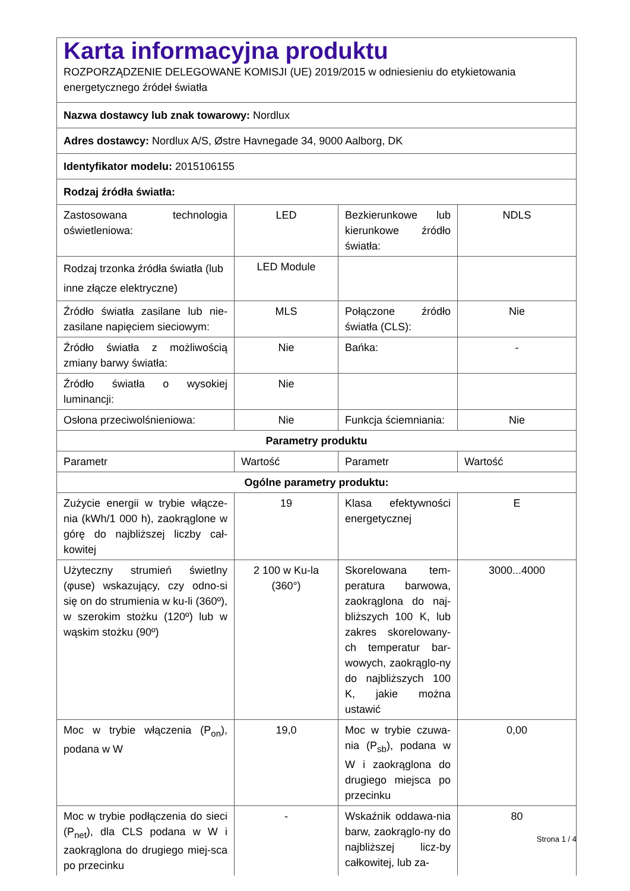| Karta informacyjna produktu ROZPORZĄDZENIE DELEGOWANE KOMISJI (UE) 2019/2015 w odniesieniu do etykietowania energetycznego źródeł światła | | | |
| Nazwa dostawcy lub znak towarowy: Nordlux | | | |
| Adres dostawcy: Nordlux A/S, Østre Havnegade 34, 9000 Aalborg, DK | | | |
| Identyfikator modelu: 2015106155 | | | |
| Rodzaj źródła światła: | | | |
| Zastosowana technologia oświetleniowa: | LED | Bezkierunkowe lub kierunkowe źródło światła: | NDLS |
| Rodzaj trzonka źródła światła (lub inne złącze elektryczne) | LED Module | | |
| Źródło światła zasilane lub nie-zasilane napięciem sieciowym: | MLS | Połączone źródło światła (CLS): | Nie |
| Źródło światła z możliwością zmiany barwy światła: | Nie | Bańka: | - |
| Źródło światła o wysokiej luminancji: | Nie | | |
| Osłona przeciwolśnieniowa: | Nie | Funkcja ściemniania: | Nie |
| Parametry produktu | | | |
| Parametr | Wartość | Parametr | Wartość |
| Ogólne parametry produktu: | | | |
| Zużycie energii w trybie włącze-nia (kWh/1 000 h), zaokrąglone w górę do najbliższej liczby cał-kowitej | 19 | Klasa efektywności energetycznej | E |
| Użyteczny strumień świetlny (φuse) wskazujący, czy odno-si się on do strumienia w ku-li (360º), w szerokim stożku (120º) lub w wąskim stożku (90º) | 2 100 w Ku-la (360°) | Skorelowana tem-peratura barwowa, zaokrąglona do naj-bliższych 100 K, lub zakres skorelowany-ch temperatur bar-wowych, zaokrąglo-ny do najbliższych 100 K, jakie można ustawić | 3000...4000 |
| Moc w trybie włączenia (P<sub>on</sub>), podana w W | 19,0 | Moc w trybie czuwa-nia (P<sub>sb</sub>), podana w W i zaokrąglona do drugiego miejsca po przecinku | 0,00 |
| Moc w trybie podłączenia do sieci (P<sub>net</sub>), dla CLS podana w W i zaokrąglona do drugiego miej-sca po przecinku | - | Wskaźnik oddawa-nia barw, zaokrąglo-ny do najbliższej licz-by całkowitej, lub za- | 80 |
Strona 1 / 4